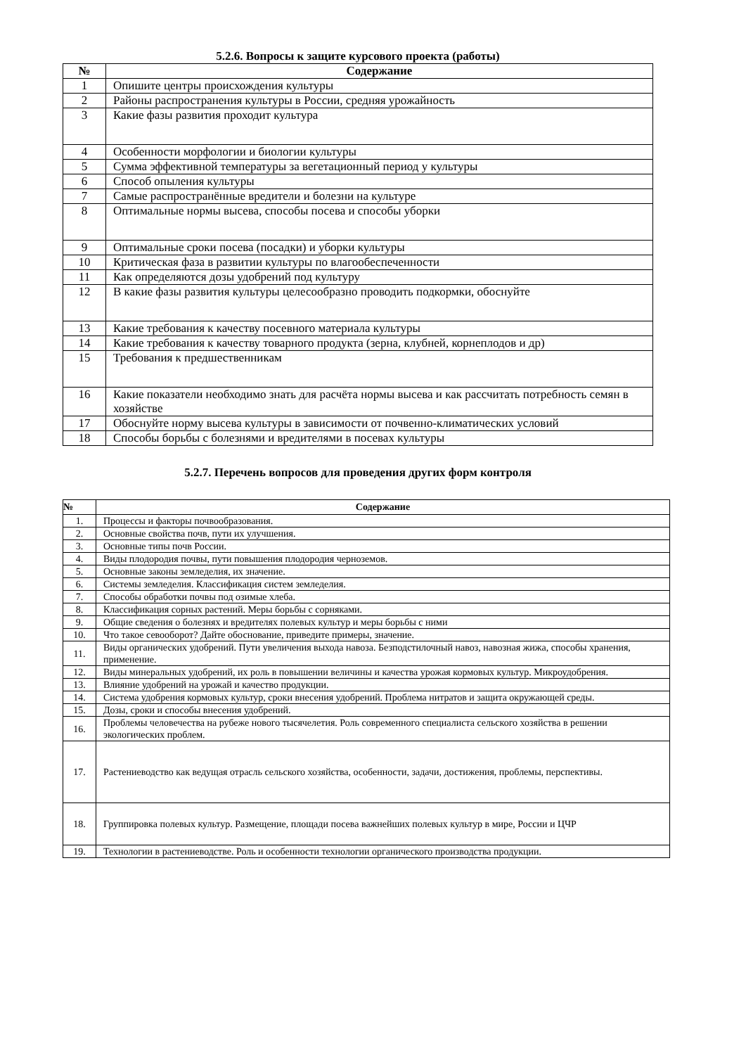5.2.6. Вопросы к защите курсового проекта (работы)
| № | Содержание |
| --- | --- |
| 1 | Опишите центры происхождения культуры |
| 2 | Районы распространения культуры в России, средняя урожайность |
| 3 | Какие фазы развития проходит культура |
| 4 | Особенности морфологии и биологии культуры |
| 5 | Сумма эффективной температуры за вегетационный период у культуры |
| 6 | Способ опыления культуры |
| 7 | Самые распространённые вредители и болезни на культуре |
| 8 | Оптимальные нормы высева, способы посева и способы уборки |
| 9 | Оптимальные сроки посева (посадки) и уборки культуры |
| 10 | Критическая фаза в развитии культуры по влагообеспеченности |
| 11 | Как определяются дозы удобрений под культуру |
| 12 | В какие фазы развития культуры целесообразно проводить подкормки, обоснуйте |
| 13 | Какие требования к качеству посевного материала культуры |
| 14 | Какие требования к качеству товарного продукта (зерна, клубней, корнеплодов и др) |
| 15 | Требования к предшественникам |
| 16 | Какие показатели необходимо знать для расчёта нормы высева и как рассчитать потребность семян в хозяйстве |
| 17 | Обоснуйте норму высева культуры в зависимости от почвенно-климатических условий |
| 18 | Способы борьбы с болезнями и вредителями в посевах культуры |
5.2.7. Перечень вопросов для проведения других форм контроля
| № | Содержание |
| --- | --- |
| 1. | Процессы и факторы почвообразования. |
| 2. | Основные свойства почв, пути их улучшения. |
| 3. | Основные типы почв России. |
| 4. | Виды плодородия почвы, пути повышения плодородия черноземов. |
| 5. | Основные законы земледелия, их значение. |
| 6. | Системы земледелия. Классификация систем земледелия. |
| 7. | Способы обработки почвы под озимые хлеба. |
| 8. | Классификация сорных растений. Меры борьбы с сорняками. |
| 9. | Общие сведения о болезнях и вредителях полевых культур и меры борьбы с ними |
| 10. | Что такое севооборот? Дайте обоснование, приведите примеры, значение. |
| 11. | Виды органических удобрений. Пути увеличения выхода навоза. Безподстилочный навоз, навозная жижа, способы хранения, применение. |
| 12. | Виды минеральных удобрений, их роль в повышении величины и качества урожая кормовых культур. Микроудобрения. |
| 13. | Влияние удобрений на урожай и качество продукции. |
| 14. | Система удобрения кормовых культур, сроки внесения удобрений. Проблема нитратов и защита окружающей среды. |
| 15. | Дозы, сроки и способы внесения удобрений. |
| 16. | Проблемы человечества на рубеже нового тысячелетия. Роль современного специалиста сельского хозяйства в решении экологических проблем. |
| 17. | Растениеводство как ведущая отрасль сельского хозяйства, особенности, задачи, достижения, проблемы, перспективы. |
| 18. | Группировка полевых культур. Размещение, площади посева важнейших полевых культур в мире, России и ЦЧР |
| 19. | Технологии в растениеводстве. Роль и особенности технологии органического производства продукции. |